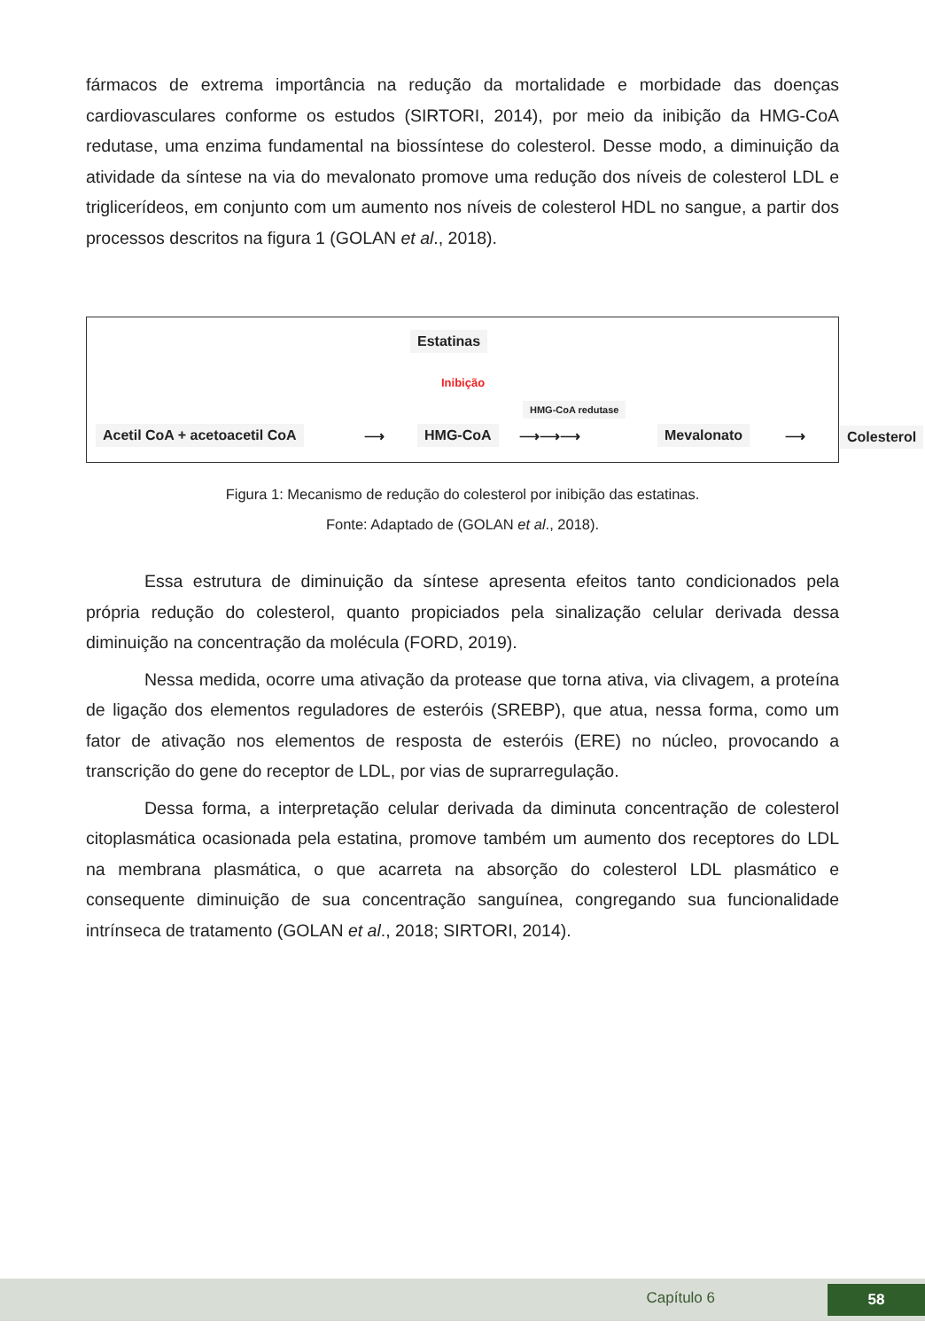fármacos de extrema importância na redução da mortalidade e morbidade das doenças cardiovasculares conforme os estudos (SIRTORI, 2014), por meio da inibição da HMG-CoA redutase, uma enzima fundamental na biossíntese do colesterol. Desse modo, a diminuição da atividade da síntese na via do mevalonato promove uma redução dos níveis de colesterol LDL e triglicerídeos, em conjunto com um aumento nos níveis de colesterol HDL no sangue, a partir dos processos descritos na figura 1 (GOLAN et al., 2018).
Estatinas
Inibição
HMG-CoA redutase
Acetil CoA + acetoacetil CoA ⟶ HMG-CoA ⟶⟶⟶ Mevalonato ⟶ Colesterol
Figura 1: Mecanismo de redução do colesterol por inibição das estatinas.
Fonte: Adaptado de (GOLAN et al., 2018).
Essa estrutura de diminuição da síntese apresenta efeitos tanto condicionados pela própria redução do colesterol, quanto propiciados pela sinalização celular derivada dessa diminuição na concentração da molécula (FORD, 2019).
Nessa medida, ocorre uma ativação da protease que torna ativa, via clivagem, a proteína de ligação dos elementos reguladores de esteróis (SREBP), que atua, nessa forma, como um fator de ativação nos elementos de resposta de esteróis (ERE) no núcleo, provocando a transcrição do gene do receptor de LDL, por vias de suprarregulação.
Dessa forma, a interpretação celular derivada da diminuta concentração de colesterol citoplasmática ocasionada pela estatina, promove também um aumento dos receptores do LDL na membrana plasmática, o que acarreta na absorção do colesterol LDL plasmático e consequente diminuição de sua concentração sanguínea, congregando sua funcionalidade intrínseca de tratamento (GOLAN et al., 2018; SIRTORI, 2014).
Capítulo 6 58